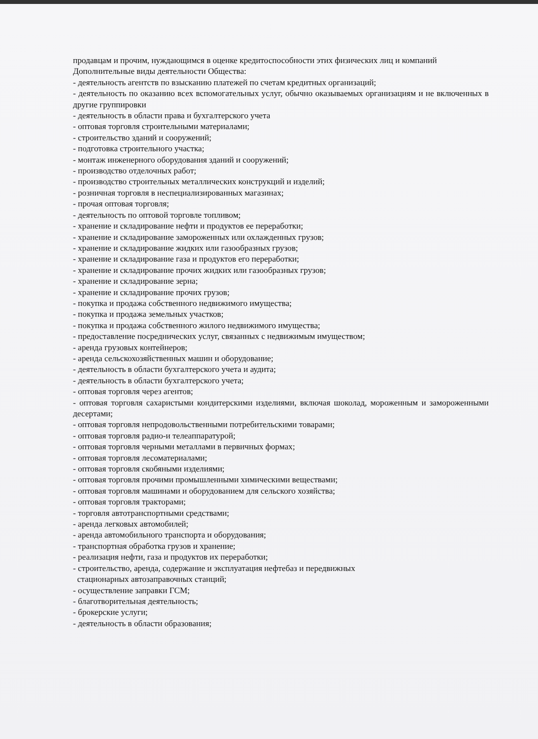продавцам и прочим, нуждающимся в оценке кредитоспособности этих физических лиц и компаний
Дополнительные виды деятельности Общества:
- деятельность агентств по взысканию платежей по счетам кредитных организаций;
- деятельность по оказанию всех вспомогательных услуг, обычно оказываемых организациям и не включенных в другие группировки
- деятельность в области права и бухгалтерского учета
- оптовая торговля строительными материалами;
- строительство зданий и сооружений;
- подготовка строительного участка;
- монтаж инженерного оборудования зданий и сооружений;
- производство отделочных работ;
- производство строительных металлических конструкций и изделий;
- розничная торговля в неспециализированных магазинах;
- прочая оптовая торговля;
- деятельность по оптовой торговле топливом;
- хранение и складирование нефти и продуктов ее переработки;
- хранение и складирование замороженных или охлажденных грузов;
- хранение и складирование жидких или газообразных грузов;
- хранение и складирование газа и продуктов его переработки;
- хранение и складирование прочих жидких или газообразных грузов;
- хранение и складирование зерна;
- хранение и складирование прочих грузов;
- покупка и продажа собственного недвижимого имущества;
- покупка и продажа земельных участков;
- покупка и продажа собственного жилого недвижимого имущества;
- предоставление посреднических услуг, связанных с недвижимым имуществом;
- аренда грузовых контейнеров;
- аренда сельскохозяйственных машин и оборудование;
- деятельность в области бухгалтерского учета и аудита;
- деятельность в области бухгалтерского учета;
- оптовая торговля через агентов;
- оптовая торговля сахаристыми кондитерскими изделиями, включая шоколад, мороженным и замороженными десертами;
- оптовая торговля непродовольственными потребительскими товарами;
- оптовая торговля радио-и телеаппаратурой;
- оптовая торговля черными металлами в первичных формах;
- оптовая торговля лесоматериалами;
- оптовая торговля скобяными изделиями;
- оптовая торговля прочими промышленными химическими веществами;
- оптовая торговля машинами и оборудованием для сельского хозяйства;
- оптовая торговля тракторами;
- торговля автотранспортными средствами;
- аренда легковых автомобилей;
- аренда автомобильного транспорта и оборудования;
- транспортная обработка грузов и хранение;
- реализация нефти, газа и продуктов их переработки;
- строительство, аренда, содержание и эксплуатация нефтебаз и передвижных
стационарных автозаправочных станций;
- осуществление заправки ГСМ;
- благотворительная деятельность;
- брокерские услуги;
- деятельность в области образования;